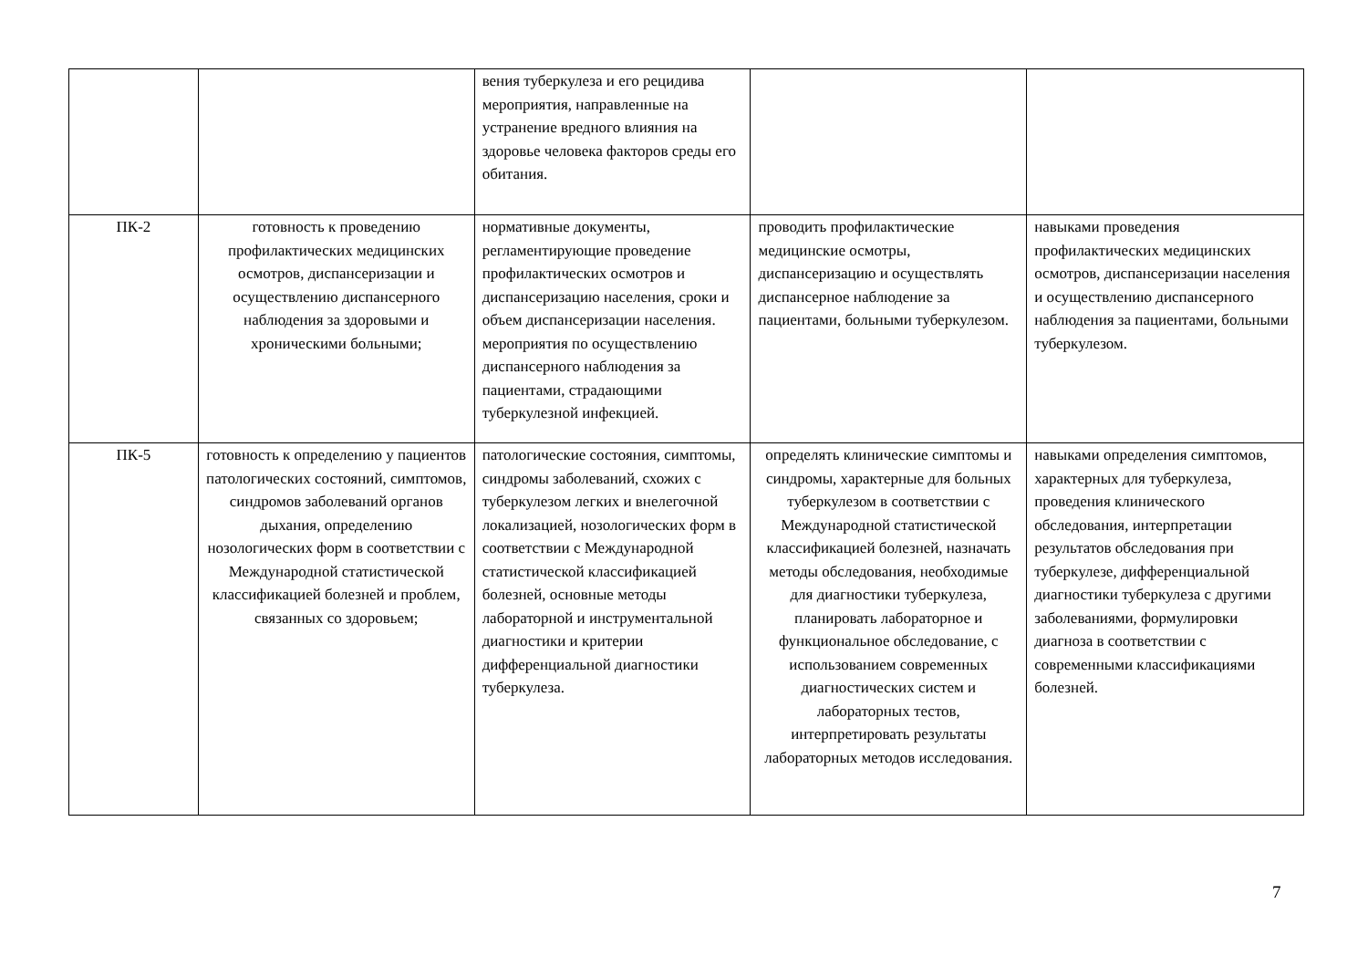| | | вения туберкулеза и его рецидива мероприятия, направленные на устранение вредного влияния на здоровье человека факторов среды его обитания. | | |
| ПК-2 | готовность к проведению профилактических медицинских осмотров, диспансеризации и осуществлению диспансерного наблюдения за здоровыми и хроническими больными; | нормативные документы, регламентирующие проведение профилактических осмотров и диспансеризацию населения, сроки и объем диспансеризации населения. мероприятия по осуществлению диспансерного наблюдения за пациентами, страдающими туберкулезной инфекцией. | проводить профилактические медицинские осмотры, диспансеризацию и осуществлять диспансерное наблюдение за пациентами, больными туберкулезом. | навыками проведения профилактических медицинских осмотров, диспансеризации населения и осуществлению диспансерного наблюдения за пациентами, больными туберкулезом. |
| ПК-5 | готовность к определению у пациентов патологических состояний, симптомов, синдромов заболеваний органов дыхания, определению нозологических форм в соответствии с Международной статистической классификацией болезней и проблем, связанных со здоровьем; | патологические состояния, симптомы, синдромы заболеваний, схожих с туберкулезом легких и внелегочной локализацией, нозологических форм в соответствии с Международной статистической классификацией болезней, основные методы лабораторной и инструментальной диагностики и критерии дифференциальной диагностики туберкулеза. | определять клинические симптомы и синдромы, характерные для больных туберкулезом в соответствии с Международной статистической классификацией болезней, назначать методы обследования, необходимые для диагностики туберкулеза, планировать лабораторное и функциональное обследование, с использованием современных диагностических систем и лабораторных тестов, интерпретировать результаты лабораторных методов исследования. | навыками определения симптомов, характерных для туберкулеза, проведения клинического обследования, интерпретации результатов обследования при туберкулезе, дифференциальной диагностики туберкулеза с другими заболеваниями, формулировки диагноза в соответствии с современными классификациями болезней. |
7